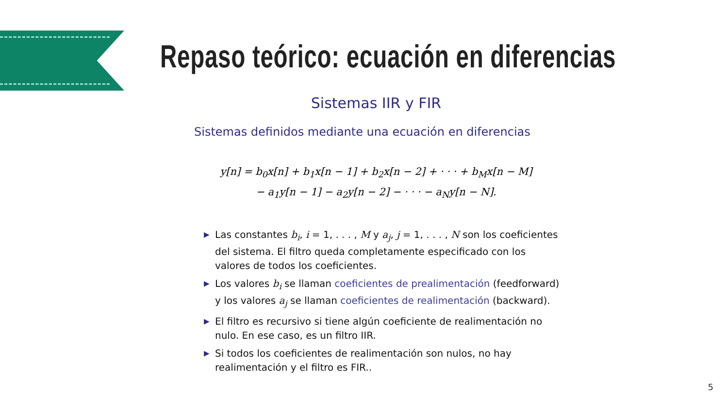Repaso teórico: ecuación en diferencias
Sistemas IIR y FIR
Sistemas definidos mediante una ecuación en diferencias
y[n] = b<sub>0</sub>x[n] + b<sub>1</sub>x[n − 1] + b<sub>2</sub>x[n − 2] + · · · + b<sub>M</sub>x[n − M]
− a<sub>1</sub>y[n − 1] − a<sub>2</sub>y[n − 2] − · · · − a<sub>N</sub>y[n − N].
▶ Las constantes b<sub>i</sub>, i = 1, . . . , M y a<sub>j</sub>, j = 1, . . . , N son los coeficientes del sistema. El filtro queda completamente especificado con los valores de todos los coeficientes.
▶ Los valores b<sub>i</sub> se llaman coeficientes de prealimentación (feedforward) y los valores a<sub>j</sub> se llaman coeficientes de realimentación (backward).
▶ El filtro es recursivo si tiene algún coeficiente de realimentación no nulo. En ese caso, es un filtro IIR.
▶ Si todos los coeficientes de realimentación son nulos, no hay realimentación y el filtro es FIR..
5